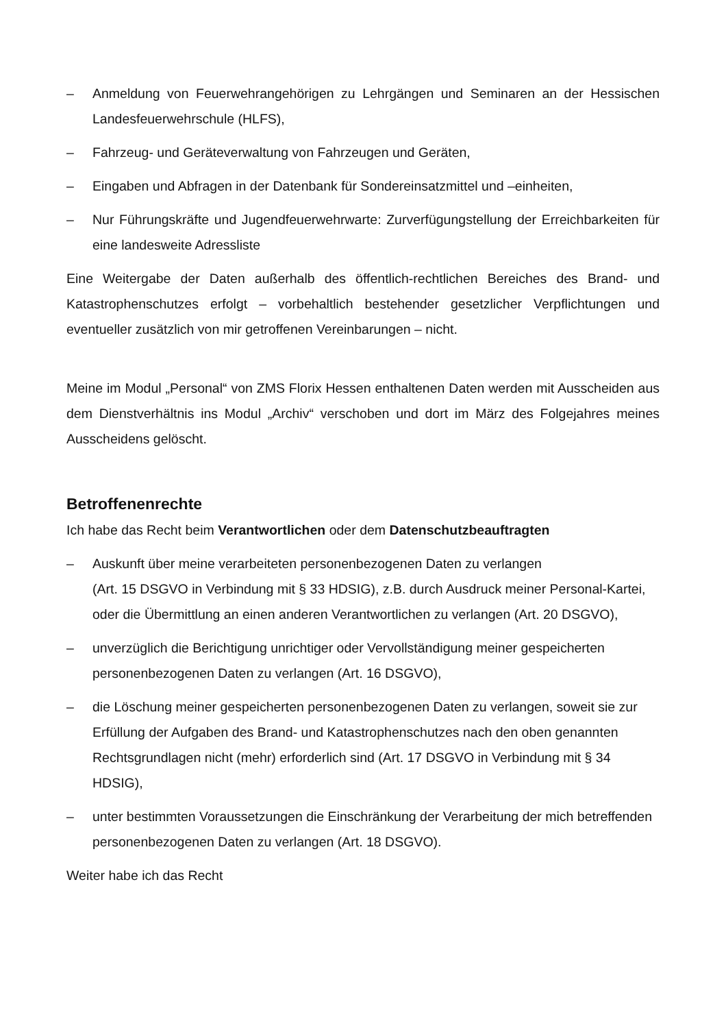– Anmeldung von Feuerwehrangehörigen zu Lehrgängen und Seminaren an der Hessischen Landesfeuerwehrschule (HLFS),
– Fahrzeug- und Geräteverwaltung von Fahrzeugen und Geräten,
– Eingaben und Abfragen in der Datenbank für Sondereinsatzmittel und –einheiten,
– Nur Führungskräfte und Jugendfeuerwehrwarte: Zurverfügungstellung der Erreichbarkeiten für eine landesweite Adressliste
Eine Weitergabe der Daten außerhalb des öffentlich-rechtlichen Bereiches des Brand- und Katastrophenschutzes erfolgt – vorbehaltlich bestehender gesetzlicher Verpflichtungen und eventueller zusätzlich von mir getroffenen Vereinbarungen – nicht.
Meine im Modul „Personal“ von ZMS Florix Hessen enthaltenen Daten werden mit Ausscheiden aus dem Dienstverhältnis ins Modul „Archiv“ verschoben und dort im März des Folgejahres meines Ausscheidens gelöscht.
Betroffenenrechte
Ich habe das Recht beim Verantwortlichen oder dem Datenschutzbeauftragten
– Auskunft über meine verarbeiteten personenbezogenen Daten zu verlangen
(Art. 15 DSGVO in Verbindung mit § 33 HDSIG), z.B. durch Ausdruck meiner Personal-Kartei, oder die Übermittlung an einen anderen Verantwortlichen zu verlangen (Art. 20 DSGVO),
– unverzüglich die Berichtigung unrichtiger oder Vervollständigung meiner gespeicherten personenbezogenen Daten zu verlangen (Art. 16 DSGVO),
– die Löschung meiner gespeicherten personenbezogenen Daten zu verlangen, soweit sie zur Erfüllung der Aufgaben des Brand- und Katastrophenschutzes nach den oben genannten Rechtsgrundlagen nicht (mehr) erforderlich sind (Art. 17 DSGVO in Verbindung mit § 34 HDSIG),
– unter bestimmten Voraussetzungen die Einschränkung der Verarbeitung der mich betreffenden personenbezogenen Daten zu verlangen (Art. 18 DSGVO).
Weiter habe ich das Recht